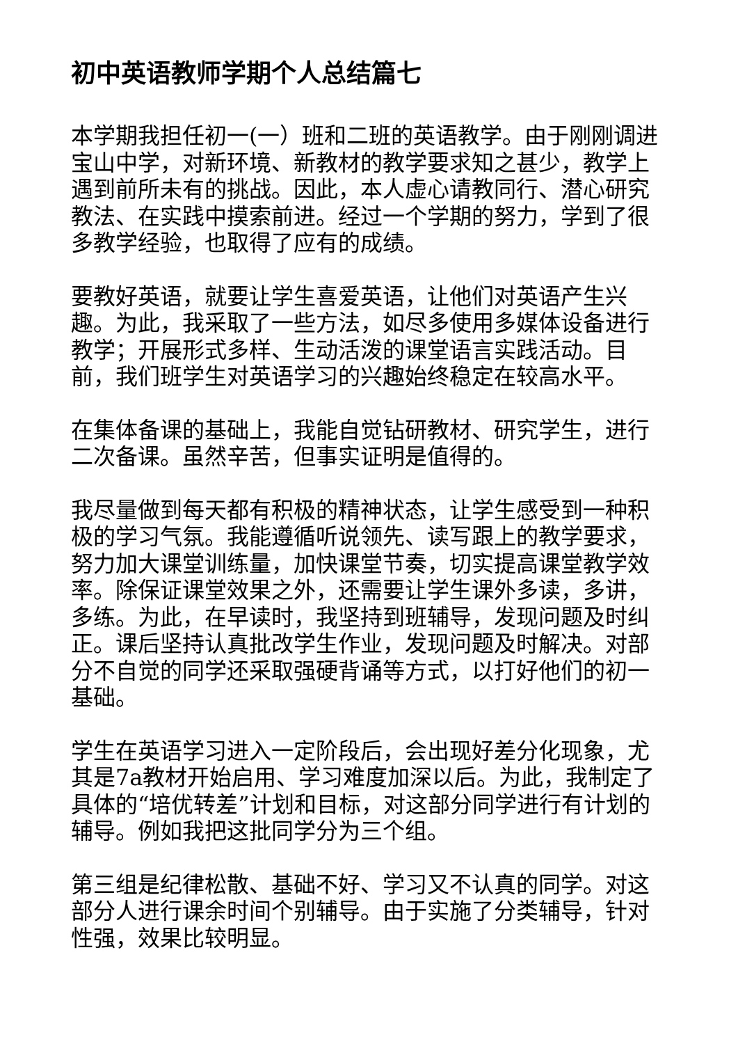初中英语教师学期个人总结篇七
本学期我担任初一(一）班和二班的英语教学。由于刚刚调进宝山中学，对新环境、新教材的教学要求知之甚少，教学上遇到前所未有的挑战。因此，本人虚心请教同行、潜心研究教法、在实践中摸索前进。经过一个学期的努力，学到了很多教学经验，也取得了应有的成绩。
要教好英语，就要让学生喜爱英语，让他们对英语产生兴趣。为此，我采取了一些方法，如尽多使用多媒体设备进行教学；开展形式多样、生动活泼的课堂语言实践活动。目前，我们班学生对英语学习的兴趣始终稳定在较高水平。
在集体备课的基础上，我能自觉钻研教材、研究学生，进行二次备课。虽然辛苦，但事实证明是值得的。
我尽量做到每天都有积极的精神状态，让学生感受到一种积极的学习气氛。我能遵循听说领先、读写跟上的教学要求，努力加大课堂训练量，加快课堂节奏，切实提高课堂教学效率。除保证课堂效果之外，还需要让学生课外多读，多讲，多练。为此，在早读时，我坚持到班辅导，发现问题及时纠正。课后坚持认真批改学生作业，发现问题及时解决。对部分不自觉的同学还采取强硬背诵等方式，以打好他们的初一基础。
学生在英语学习进入一定阶段后，会出现好差分化现象，尤其是7a教材开始启用、学习难度加深以后。为此，我制定了具体的“培优转差”计划和目标，对这部分同学进行有计划的辅导。例如我把这批同学分为三个组。
第三组是纪律松散、基础不好、学习又不认真的同学。对这部分人进行课余时间个别辅导。由于实施了分类辅导，针对性强，效果比较明显。